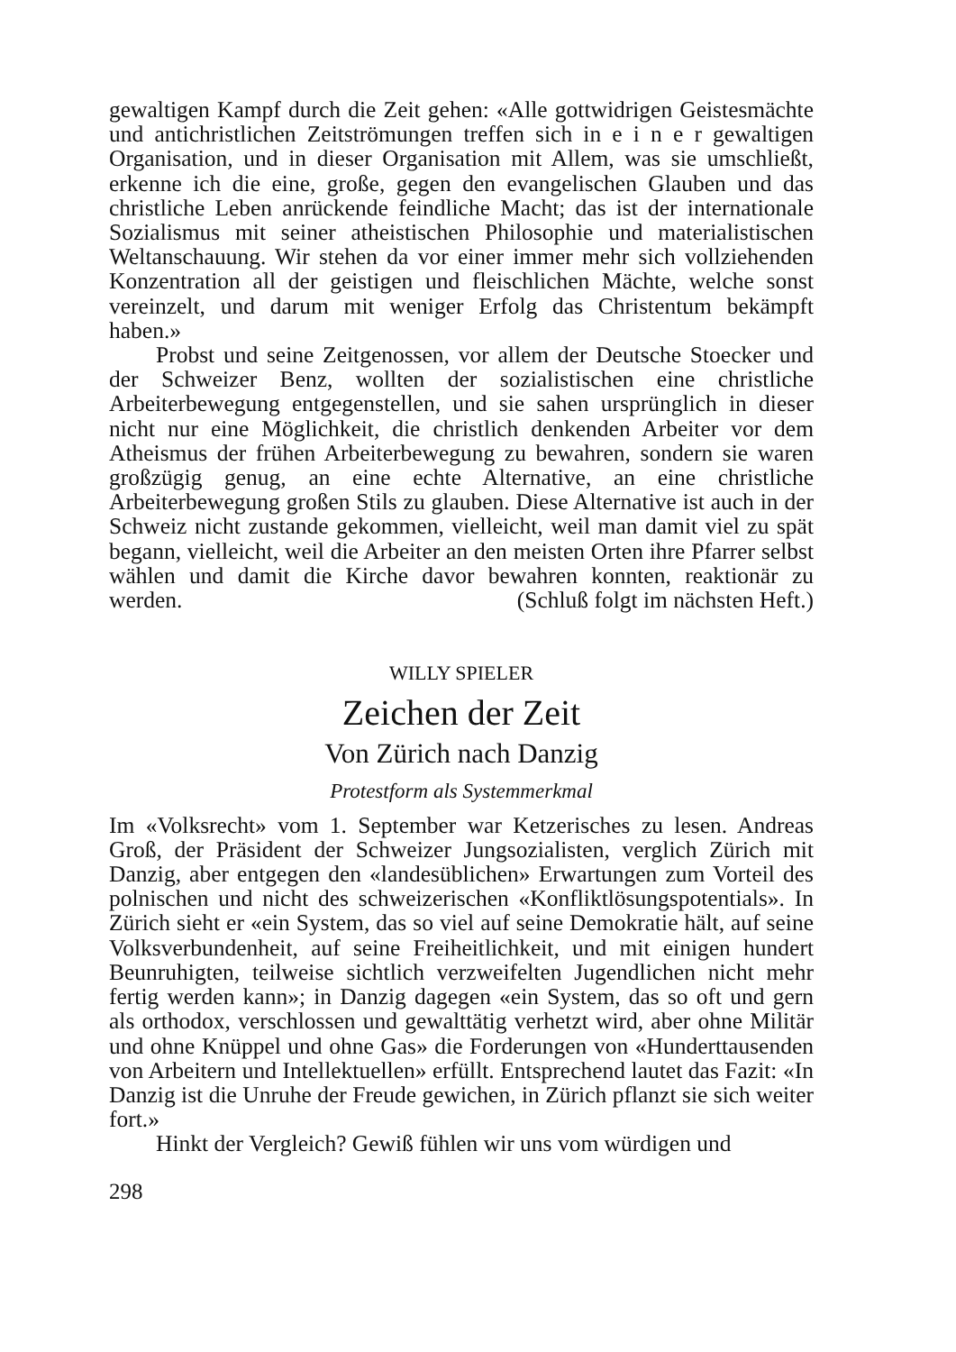gewaltigen Kampf durch die Zeit gehen: «Alle gottwidrigen Geistesmächte und antichristlichen Zeitströmungen treffen sich in e i n e r gewaltigen Organisation, und in dieser Organisation mit Allem, was sie umschließt, erkenne ich die eine, große, gegen den evangelischen Glauben und das christliche Leben anrückende feindliche Macht; das ist der internationale Sozialismus mit seiner atheistischen Philosophie und materialistischen Weltanschauung. Wir stehen da vor einer immer mehr sich vollziehenden Konzentration all der geistigen und fleischlichen Mächte, welche sonst vereinzelt, und darum mit weniger Erfolg das Christentum bekämpft haben.»
Probst und seine Zeitgenossen, vor allem der Deutsche Stoecker und der Schweizer Benz, wollten der sozialistischen eine christliche Arbeiterbewegung entgegenstellen, und sie sahen ursprünglich in dieser nicht nur eine Möglichkeit, die christlich denkenden Arbeiter vor dem Atheismus der frühen Arbeiterbewegung zu bewahren, sondern sie waren großzügig genug, an eine echte Alternative, an eine christliche Arbeiterbewegung großen Stils zu glauben. Diese Alternative ist auch in der Schweiz nicht zustande gekommen, vielleicht, weil man damit viel zu spät begann, vielleicht, weil die Arbeiter an den meisten Orten ihre Pfarrer selbst wählen und damit die Kirche davor bewahren konnten, reaktionär zu werden. (Schluß folgt im nächsten Heft.)
WILLY SPIELER
Zeichen der Zeit
Von Zürich nach Danzig
Protestform als Systemmerkmal
Im «Volksrecht» vom 1. September war Ketzerisches zu lesen. Andreas Groß, der Präsident der Schweizer Jungsozialisten, verglich Zürich mit Danzig, aber entgegen den «landesüblichen» Erwartungen zum Vorteil des polnischen und nicht des schweizerischen «Konfliktlösungspotentials». In Zürich sieht er «ein System, das so viel auf seine Demokratie hält, auf seine Volksverbundenheit, auf seine Freiheitlichkeit, und mit einigen hundert Beunruhigten, teilweise sichtlich verzweifelten Jugendlichen nicht mehr fertig werden kann»; in Danzig dagegen «ein System, das so oft und gern als orthodox, verschlossen und gewalttätig verhetzt wird, aber ohne Militär und ohne Knüppel und ohne Gas» die Forderungen von «Hunderttausenden von Arbeitern und Intellektuellen» erfüllt. Entsprechend lautet das Fazit: «In Danzig ist die Unruhe der Freude gewichen, in Zürich pflanzt sie sich weiter fort.»
Hinkt der Vergleich? Gewiß fühlen wir uns vom würdigen und
298